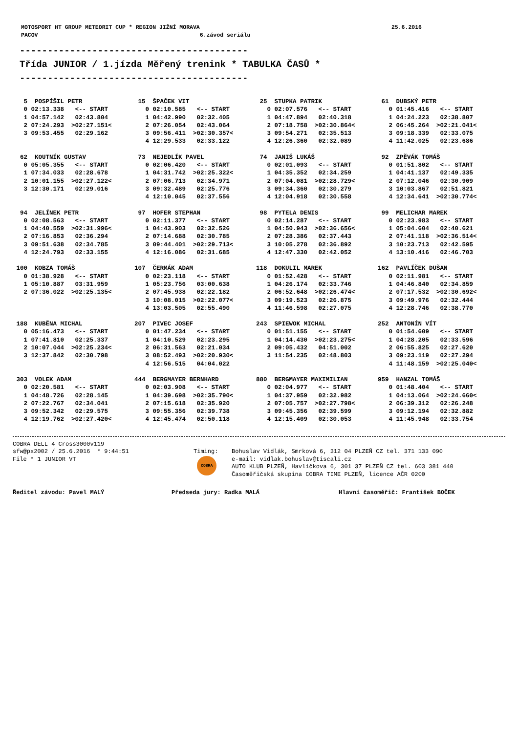| MOTOSPORT HT GROUP METEORIT CUP * REGION JIŽNÍ MORAVA | 25.6.2016 |
| PACOV 6.závod seriálu | |
----------------------------------------- Třída JUNIOR / 1.jízda Měřený trenink * TABULKA ČASŮ * -----------------------------------------
| 5 POSPÍŠIL PETR 0 02:13.338 <-- START 1 04:57.142 02:43.804 2 07:24.293 >02:27.151< 3 09:53.455 02:29.162 | 15 ŠPAČEK VIT 0 02:10.585 <-- START 1 04:42.990 02:32.405 2 07:26.054 02:43.064 3 09:56.411 >02:30.357< 4 12:29.533 02:33.122 | 25 STUPKA PATRIK 0 02:07.576 <-- START 1 04:47.894 02:40.318 2 07:18.758 >02:30.864< 3 09:54.271 02:35.513 4 12:26.360 02:32.089 | 61 DUBSKÝ PETR 0 01:45.416 <-- START 1 04:24.223 02:38.807 2 06:45.264 >02:21.041< 3 09:18.339 02:33.075 4 11:42.025 02:23.686 |
| 62 KOUTNÍK GUSTAV 0 05:05.355 <-- START 1 07:34.033 02:28.678 2 10:01.155 >02:27.122< 3 12:30.171 02:29.016 | 73 NEJEDLÍK PAVEL 0 02:06.420 <-- START 1 04:31.742 >02:25.322< 2 07:06.713 02:34.971 3 09:32.489 02:25.776 4 12:10.045 02:37.556 | 74 JANIŠ LUKÁŠ 0 02:01.093 <-- START 1 04:35.352 02:34.259 2 07:04.081 >02:28.729< 3 09:34.360 02:30.279 4 12:04.918 02:30.558 | 92 ZPĚVÁK TOMÁŠ 0 01:51.802 <-- START 1 04:41.137 02:49.335 2 07:12.046 02:30.909 3 10:03.867 02:51.821 4 12:34.641 >02:30.774< |
| 94 JELÍNEK PETR 0 02:08.563 <-- START 1 04:40.559 >02:31.996< 2 07:16.853 02:36.294 3 09:51.638 02:34.785 4 12:24.793 02:33.155 | 97 HOFER STEPHAN 0 02:11.377 <-- START 1 04:43.903 02:32.526 2 07:14.688 02:30.785 3 09:44.401 >02:29.713< 4 12:16.086 02:31.685 | 98 PYTELA DENIS 0 02:14.287 <-- START 1 04:50.943 >02:36.656< 2 07:28.386 02:37.443 3 10:05.278 02:36.892 4 12:47.330 02:42.052 | 99 MELICHAR MAREK 0 02:23.983 <-- START 1 05:04.604 02:40.621 2 07:41.118 >02:36.514< 3 10:23.713 02:42.595 4 13:10.416 02:46.703 |
| 100 KOBZA TOMÁŠ 0 01:38.928 <-- START 1 05:10.887 03:31.959 2 07:36.022 >02:25.135< | 107 ČERMÁK ADAM 0 02:23.118 <-- START 1 05:23.756 03:00.638 2 07:45.938 02:22.182 3 10:08.015 >02:22.077< 4 13:03.505 02:55.490 | 118 DOKULIL MAREK 0 01:52.428 <-- START 1 04:26.174 02:33.746 2 06:52.648 >02:26.474< 3 09:19.523 02:26.875 4 11:46.598 02:27.075 | 162 PAVLÍČEK DUŠAN 0 02:11.981 <-- START 1 04:46.840 02:34.859 2 07:17.532 >02:30.692< 3 09:49.976 02:32.444 4 12:28.746 02:38.770 |
| 188 KUBĚNA MICHAL 0 05:16.473 <-- START 1 07:41.810 02:25.337 2 10:07.044 >02:25.234< 3 12:37.842 02:30.798 | 207 PIVEC JOSEF 0 01:47.234 <-- START 1 04:10.529 02:23.295 2 06:31.563 02:21.034 3 08:52.493 >02:20.930< 4 12:56.515 04:04.022 | 243 SPIEWOK MICHAL 0 01:51.155 <-- START 1 04:14.430 >02:23.275< 2 09:05.432 04:51.002 3 11:54.235 02:48.803 | 252 ANTONÍN VÍT 0 01:54.609 <-- START 1 04:28.205 02:33.596 2 06:55.825 02:27.620 3 09:23.119 02:27.294 4 11:48.159 >02:25.040< |
| 303 VOLEK ADAM 0 02:20.581 <-- START 1 04:48.726 02:28.145 2 07:22.767 02:34.041 3 09:52.342 02:29.575 4 12:19.762 >02:27.420< | 444 BERGMAYER BERNHARD 0 02:03.908 <-- START 1 04:39.698 >02:35.790< 2 07:15.618 02:35.920 3 09:55.356 02:39.738 4 12:45.474 02:50.118 | 880 BERGMAYER MAXIMILIAN 0 02:04.977 <-- START 1 04:37.959 02:32.982 2 07:05.757 >02:27.798< 3 09:45.356 02:39.599 4 12:15.409 02:30.053 | 959 HANZAL TOMÁŠ 0 01:48.404 <-- START 1 04:13.064 >02:24.660< 2 06:39.312 02:26.248 3 09:12.194 02:32.882 4 11:45.948 02:33.754 |
| COBRA DELL 4 Cross3000v119 sfw@px2002 / 25.6.2016 * 9:44:51 File * 1 JUNIOR VT | Timing: COBRA | Bohuslav Vidlák, Smrková 6, 312 04 PLZEŇ CZ tel. 371 133 090 e-mail: vidlak.bohuslav@tiscali.cz AUTO KLUB PLZEŇ, Havlíčkova 6, 301 37 PLZEŇ CZ tel. 603 381 440 Časoměřičská skupina COBRA TIME PLZEŇ, licence AČR 0200 |
Ředitel závodu: Pavel MALÝ Předseda jury: Radka MALÁ Hlavní časoměřič: František BOČEK